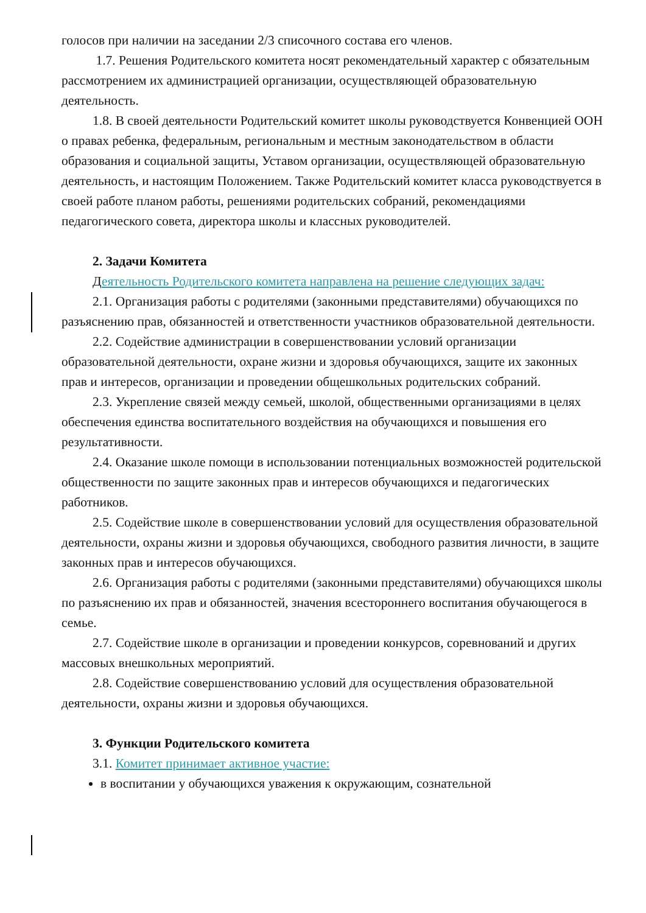голосов при наличии на заседании 2/3 списочного состава его членов.
1.7. Решения Родительского комитета носят рекомендательный характер с обязательным рассмотрением их администрацией организации, осуществляющей образовательную деятельность.
1.8. В своей деятельности Родительский комитет школы руководствуется Конвенцией ООН о правах ребенка, федеральным, региональным и местным законодательством в области образования и социальной защиты, Уставом организации, осуществляющей образовательную деятельность, и настоящим Положением. Также Родительский комитет класса руководствуется в своей работе планом работы, решениями родительских собраний, рекомендациями педагогического совета, директора школы и классных руководителей.
2. Задачи Комитета
Деятельность Родительского комитета направлена на решение следующих задач:
2.1. Организация работы с родителями (законными представителями) обучающихся по разъяснению прав, обязанностей и ответственности участников образовательной деятельности.
2.2. Содействие администрации в совершенствовании условий организации образовательной деятельности, охране жизни и здоровья обучающихся, защите их законных прав и интересов, организации и проведении общешкольных родительских собраний.
2.3. Укрепление связей между семьей, школой, общественными организациями в целях обеспечения единства воспитательного воздействия на обучающихся и повышения его результативности.
2.4. Оказание школе помощи в использовании потенциальных возможностей родительской общественности по защите законных прав и интересов обучающихся и педагогических работников.
2.5. Содействие школе в совершенствовании условий для осуществления образовательной деятельности, охраны жизни и здоровья обучающихся, свободного развития личности, в защите законных прав и интересов обучающихся.
2.6. Организация работы с родителями (законными представителями) обучающихся школы по разъяснению их прав и обязанностей, значения всестороннего воспитания обучающегося в семье.
2.7. Содействие школе в организации и проведении конкурсов, соревнований и других массовых внешкольных мероприятий.
2.8. Содействие совершенствованию условий для осуществления образовательной деятельности, охраны жизни и здоровья обучающихся.
3. Функции Родительского комитета
3.1. Комитет принимает активное участие:
в воспитании у обучающихся уважения к окружающим, сознательной